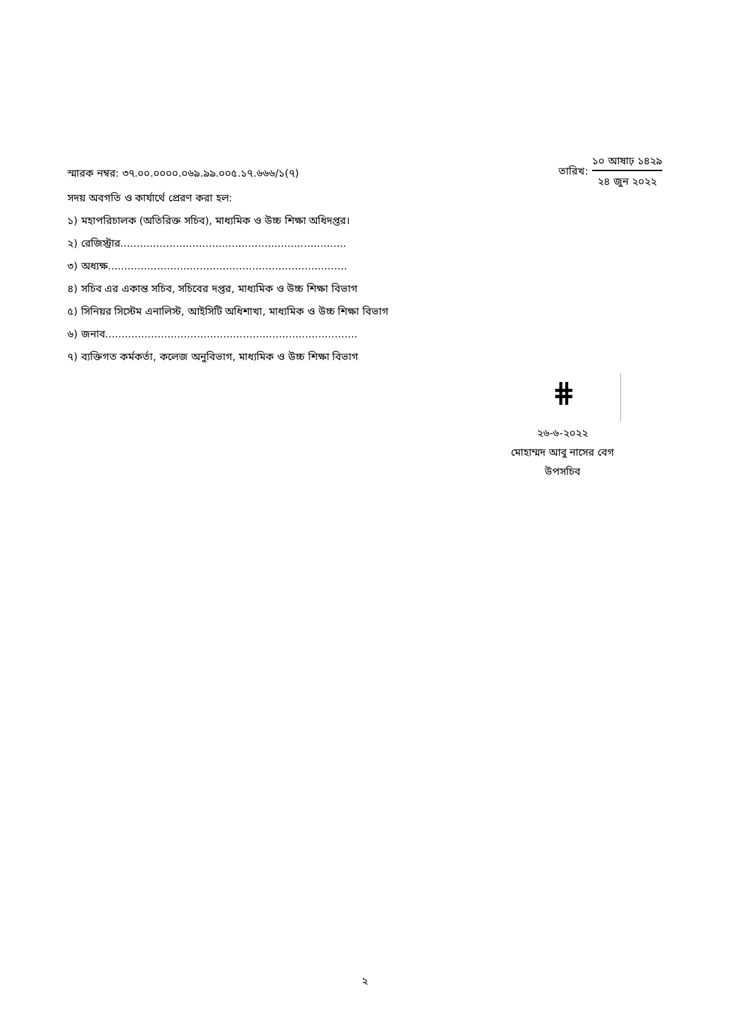স্মারক নম্বর: ৩৭.০০.০০০০.০৬৯.৯৯.০০৫.১৭.৬৬৬/১(৭)
তারিখ:
১০ আষাঢ় ১৪২৯
২৪ জুন ২০২২
সদয় অবগতি ও কার্যার্থে প্রেরণ করা হল:
১) মহাপরিচালক (অতিরিক্ত সচিব), মাধ্যমিক ও উচ্চ শিক্ষা অধিদপ্তর।
২) রেজিস্ট্রার.....................................................................
৩) অধ্যক্ষ.........................................................................
৪) সচিব এর একান্ত সচিব, সচিবের দপ্তর, মাধ্যমিক ও উচ্চ শিক্ষা বিভাগ
৫) সিনিয়র সিস্টেম এনালিস্ট, আইসিটি অধিশাখা, মাধ্যমিক ও উচ্চ শিক্ষা বিভাগ
৬) জনাব.............................................................................
৭) ব্যক্তিগত কর্মকর্তা, কলেজ অনুবিভাগ, মাধ্যমিক ও উচ্চ শিক্ষা বিভাগ
⋕
২৬-৬-২০২২
মোহাম্মদ আবু নাসের বেগ
উপসচিব
২